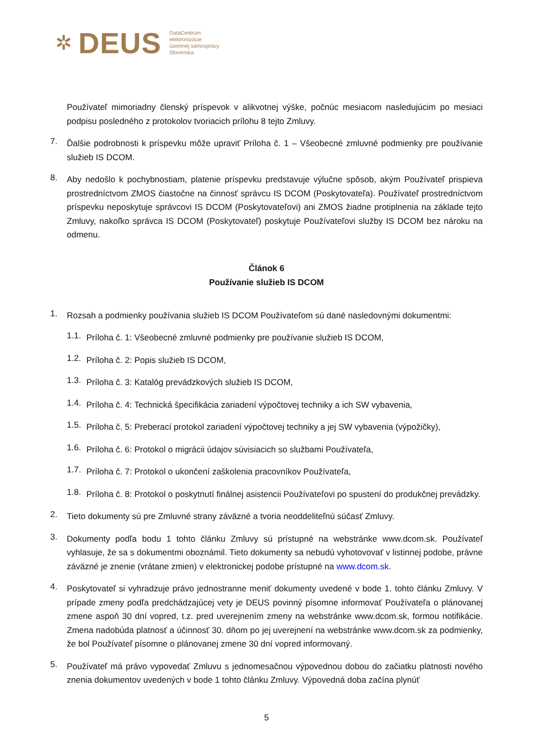✲ DEUS DataCentrum
elektronizácie
územnej samosprávy
Slovenska
Používateľ mimoriadny členský príspevok v alikvotnej výške, počnúc mesiacom nasledujúcim po mesiaci podpisu posledného z protokolov tvoriacich prílohu 8 tejto Zmluvy.
7.
Ďalšie podrobnosti k príspevku môže upraviť Príloha č. 1 – Všeobecné zmluvné podmienky pre používanie služieb IS DCOM.
8.
Aby nedošlo k pochybnostiam, platenie príspevku predstavuje výlučne spôsob, akým Používateľ prispieva prostredníctvom ZMOS čiastočne na činnosť správcu IS DCOM (Poskytovateľa). Používateľ prostredníctvom príspevku neposkytuje správcovi IS DCOM (Poskytovateľovi) ani ZMOS žiadne protiplnenia na základe tejto Zmluvy, nakoľko správca IS DCOM (Poskytovateľ) poskytuje Používateľovi služby IS DCOM bez nároku na odmenu.
Článok 6
Používanie služieb IS DCOM
1.
Rozsah a podmienky používania služieb IS DCOM Používateľom sú dané nasledovnými dokumentmi:
1.1.
Príloha č. 1: Všeobecné zmluvné podmienky pre používanie služieb IS DCOM,
1.2.
Príloha č. 2: Popis služieb IS DCOM,
1.3.
Príloha č. 3: Katalóg prevádzkových služieb IS DCOM,
1.4.
Príloha č. 4: Technická špecifikácia zariadení výpočtovej techniky a ich SW vybavenia,
1.5.
Príloha č. 5: Preberací protokol zariadení výpočtovej techniky a jej SW vybavenia (výpožičky),
1.6.
Príloha č. 6: Protokol o migrácii údajov súvisiacich so službami Používateľa,
1.7.
Príloha č. 7: Protokol o ukončení zaškolenia pracovníkov Používateľa,
1.8.
Príloha č. 8: Protokol o poskytnutí finálnej asistencii Používateľovi po spustení do produkčnej prevádzky.
2.
Tieto dokumenty sú pre Zmluvné strany záväzné a tvoria neoddeliteľnú súčasť Zmluvy.
3.
Dokumenty podľa bodu 1 tohto článku Zmluvy sú prístupné na webstránke www.dcom.sk. Používateľ vyhlasuje, že sa s dokumentmi oboznámil. Tieto dokumenty sa nebudú vyhotovovať v listinnej podobe, právne záväzné je znenie (vrátane zmien) v elektronickej podobe prístupné na www.dcom.sk.
4.
Poskytovateľ si vyhradzuje právo jednostranne meniť dokumenty uvedené v bode 1. tohto článku Zmluvy. V prípade zmeny podľa predchádzajúcej vety je DEUS povinný písomne informovať Používateľa o plánovanej zmene aspoň 30 dní vopred, t.z. pred uverejnením zmeny na webstránke www.dcom.sk, formou notifikácie. Zmena nadobúda platnosť a účinnosť 30. dňom po jej uverejnení na webstránke www.dcom.sk za podmienky, že bol Používateľ písomne o plánovanej zmene 30 dní vopred informovaný.
5.
Používateľ má právo vypovedať Zmluvu s jednomesačnou výpovednou dobou do začiatku platnosti nového znenia dokumentov uvedených v bode 1 tohto článku Zmluvy. Výpovedná doba začína plynúť
5